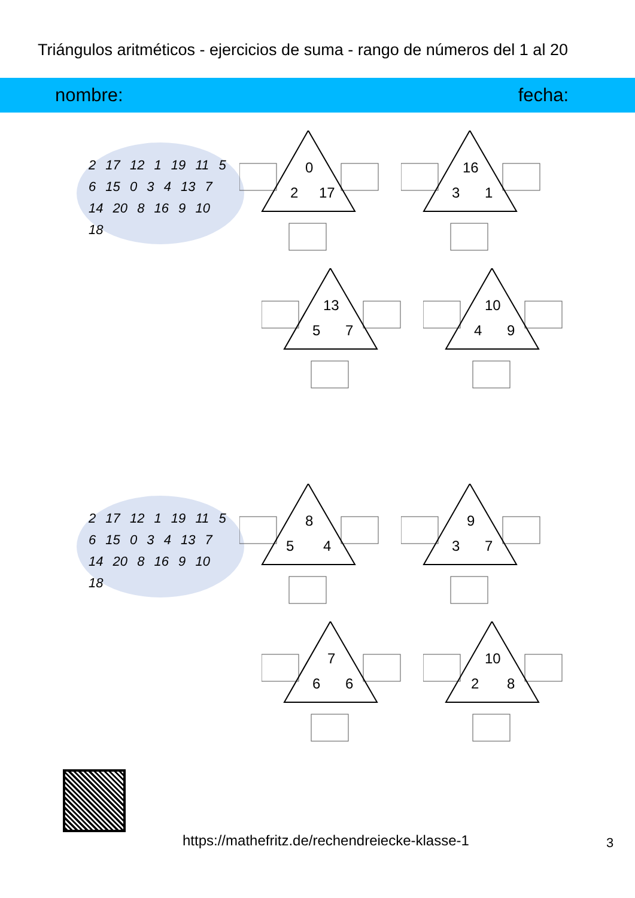Triángulos aritméticos - ejercicios de suma - rango de números del 1 al 20
nombre: fecha:
2 17 12 1 19 11 5 6 15 0 3 4 13 7 14 20 8 16 9 10 18
0
2 17
16
3 1
13
5 7
10
4 9
2 17 12 1 19 11 5 6 15 0 3 4 13 7 14 20 8 16 9 10 18
8
5 4
9
3 7
7
6 6
10
2 8
https://mathefritz.de/rechendreiecke-klasse-1
3